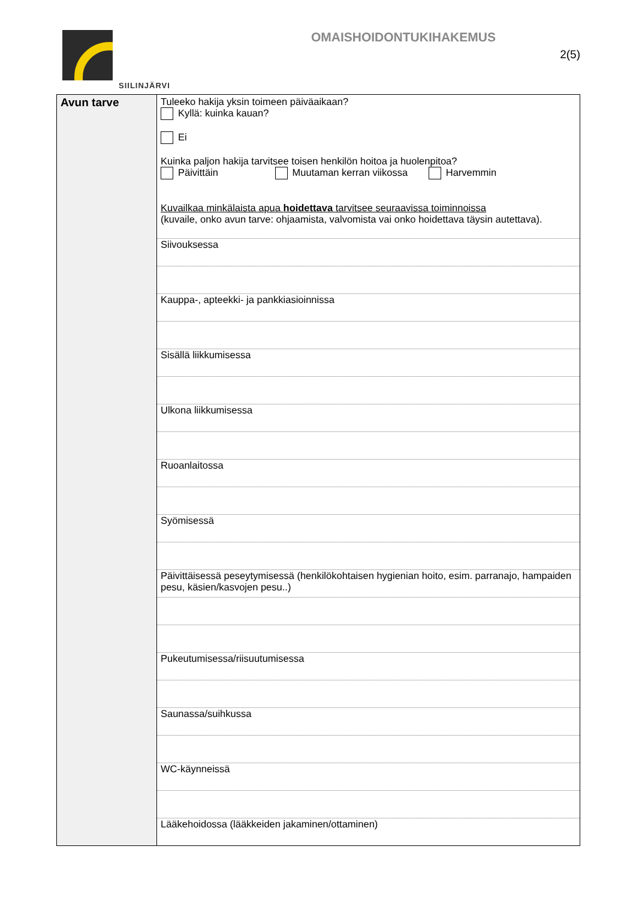SIILINJÄRVI
OMAISHOIDONTUKIHAKEMUS
2(5)
| Avun tarve | Tuleeko hakija yksin toimeen päiväaikaan? Kyllä: kuinka kauan? Ei Kuinka paljon hakija tarvitsee toisen henkilön hoitoa ja huolenpitoa? Päivittäin Muutaman kerran viikossa Harvemmin Kuvailkaa minkälaista apua hoidettava tarvitsee seuraavissa toiminnoissa (kuvaile, onko avun tarve: ohjaamista, valvomista vai onko hoidettava täysin autettava). |
| | Siivouksessa |
| | Kauppa-, apteekki- ja pankkiasioinnissa |
| | Sisällä liikkumisessa |
| | Ulkona liikkumisessa |
| | Ruoanlaitossa |
| | Syömisessä |
| | Päivittäisessä peseytymisessä (henkilökohtaisen hygienian hoito, esim. parranajo, hampaiden pesu, käsien/kasvojen pesu..) |
| | Pukeutumisessa/riisuutumisessa |
| | Saunassa/suihkussa |
| | WC-käynneissä |
| | Lääkehoidossa (lääkkeiden jakaminen/ottaminen) |